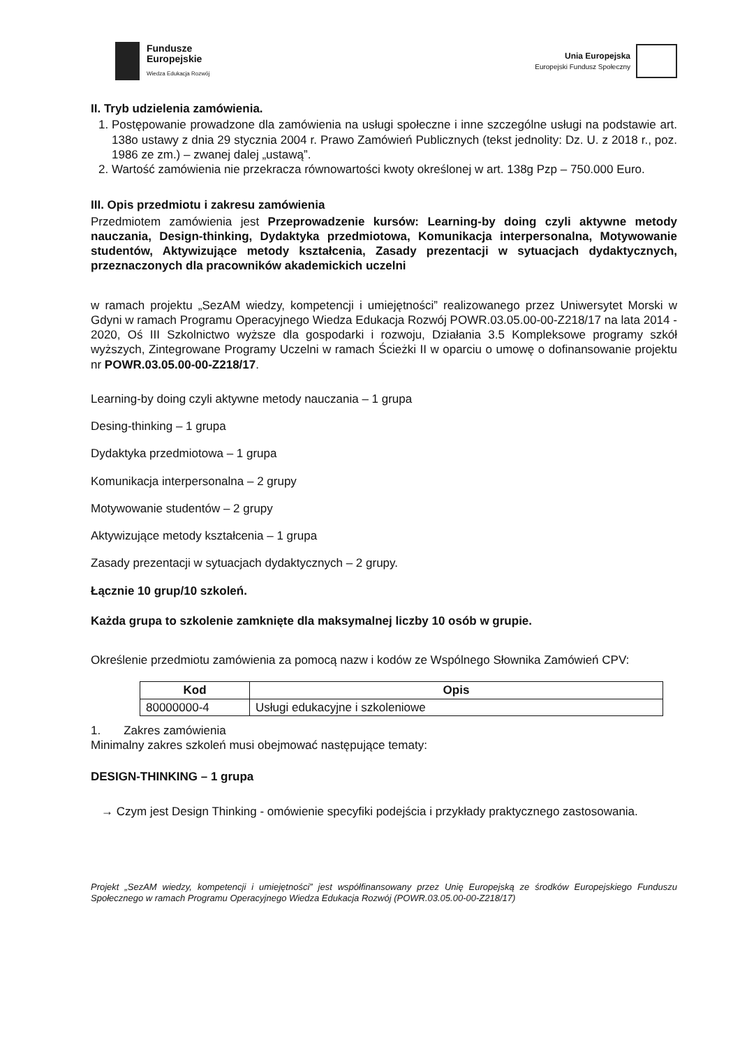Fundusze
Europejskie
Wiedza Edukacja Rozwój
Unia Europejska
Europejski Fundusz Społeczny
II. Tryb udzielenia zamówienia.
1. Postępowanie prowadzone dla zamówienia na usługi społeczne i inne szczególne usługi na podstawie art. 138o ustawy z dnia 29 stycznia 2004 r. Prawo Zamówień Publicznych (tekst jednolity: Dz. U. z 2018 r., poz. 1986 ze zm.) – zwanej dalej „ustawą”.
2. Wartość zamówienia nie przekracza równowartości kwoty określonej w art. 138g Pzp – 750.000 Euro.
III. Opis przedmiotu i zakresu zamówienia
Przedmiotem zamówienia jest Przeprowadzenie kursów: Learning-by doing czyli aktywne metody nauczania, Design-thinking, Dydaktyka przedmiotowa, Komunikacja interpersonalna, Motywowanie studentów, Aktywizujące metody kształcenia, Zasady prezentacji w sytuacjach dydaktycznych, przeznaczonych dla pracowników akademickich uczelni
w ramach projektu „SezAM wiedzy, kompetencji i umiejętności” realizowanego przez Uniwersytet Morski w Gdyni w ramach Programu Operacyjnego Wiedza Edukacja Rozwój POWR.03.05.00-00-Z218/17 na lata 2014 - 2020, Oś III Szkolnictwo wyższe dla gospodarki i rozwoju, Działania 3.5 Kompleksowe programy szkół wyższych, Zintegrowane Programy Uczelni w ramach Ścieżki II w oparciu o umowę o dofinansowanie projektu nr POWR.03.05.00-00-Z218/17.
Learning-by doing czyli aktywne metody nauczania – 1 grupa
Desing-thinking – 1 grupa
Dydaktyka przedmiotowa – 1 grupa
Komunikacja interpersonalna – 2 grupy
Motywowanie studentów – 2 grupy
Aktywizujące metody kształcenia – 1 grupa
Zasady prezentacji w sytuacjach dydaktycznych – 2 grupy.
Łącznie 10 grup/10 szkoleń.
Każda grupa to szkolenie zamknięte dla maksymalnej liczby 10 osób w grupie.
Określenie przedmiotu zamówienia za pomocą nazw i kodów ze Wspólnego Słownika Zamówień CPV:
| Kod | Opis |
| --- | --- |
| 80000000-4 | Usługi edukacyjne i szkoleniowe |
1. Zakres zamówienia
Minimalny zakres szkoleń musi obejmować następujące tematy:
DESIGN-THINKING – 1 grupa
→ Czym jest Design Thinking - omówienie specyfiki podejścia i przykłady praktycznego zastosowania.
Projekt „SezAM wiedzy, kompetencji i umiejętności” jest współfinansowany przez Unię Europejską ze środków Europejskiego Funduszu Społecznego w ramach Programu Operacyjnego Wiedza Edukacja Rozwój (POWR.03.05.00-00-Z218/17)